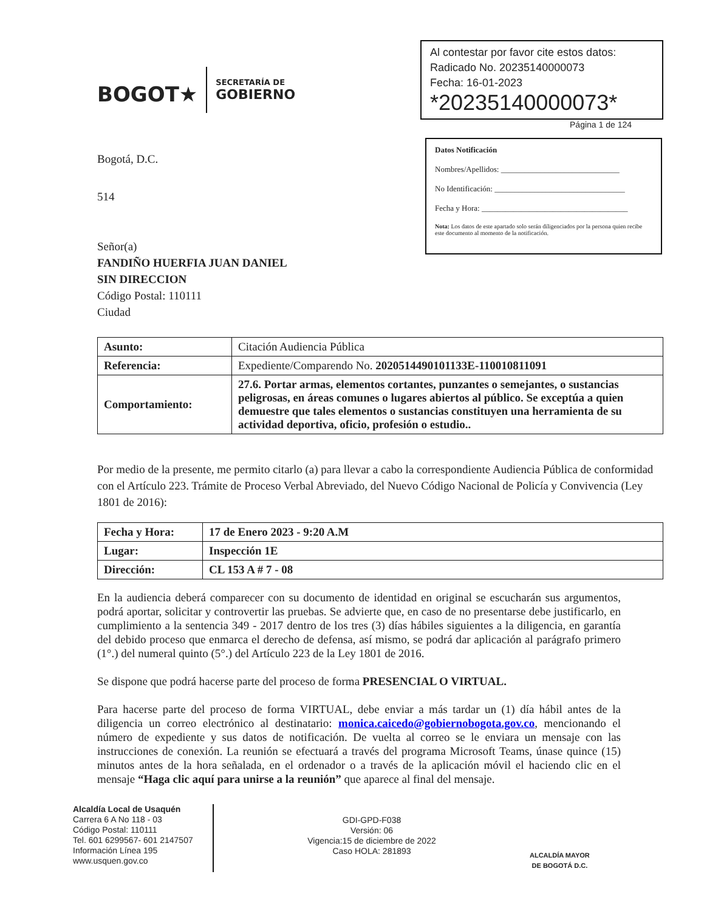BOGOT★
SECRETARÍA DE
GOBIERNO
Al contestar por favor cite estos datos:
Radicado No. 20235140000073
Fecha: 16-01-2023
*20235140000073*
Página 1 de 124
Bogotá, D.C.
514
Señor(a)
FANDIÑO HUERFIA JUAN DANIEL
SIN DIRECCION
Código Postal: 110111
Ciudad
Datos Notificación
Nombres/Apellidos: ______________________________
No Identificación: _________________________________
Fecha y Hora: _____________________________________
Nota: Los datos de este apartado solo serán diligenciados por la persona quien recibe este documento al momento de la notificación.
| Asunto: | Citación Audiencia Pública |
| Referencia: | Expediente/Comparendo No. 2020514490101133E-110010811091 |
| Comportamiento: | 27.6. Portar armas, elementos cortantes, punzantes o semejantes, o sustancias peligrosas, en áreas comunes o lugares abiertos al público. Se exceptúa a quien demuestre que tales elementos o sustancias constituyen una herramienta de su actividad deportiva, oficio, profesión o estudio.. |
Por medio de la presente, me permito citarlo (a) para llevar a cabo la correspondiente Audiencia Pública de conformidad con el Artículo 223. Trámite de Proceso Verbal Abreviado, del Nuevo Código Nacional de Policía y Convivencia (Ley 1801 de 2016):
| Fecha y Hora: | 17 de Enero 2023 - 9:20 A.M |
| Lugar: | Inspección 1E |
| Dirección: | CL 153 A # 7 - 08 |
En la audiencia deberá comparecer con su documento de identidad en original se escucharán sus argumentos, podrá aportar, solicitar y controvertir las pruebas. Se advierte que, en caso de no presentarse debe justificarlo, en cumplimiento a la sentencia 349 - 2017 dentro de los tres (3) días hábiles siguientes a la diligencia, en garantía del debido proceso que enmarca el derecho de defensa, así mismo, se podrá dar aplicación al parágrafo primero (1°.) del numeral quinto (5°.) del Artículo 223 de la Ley 1801 de 2016.
Se dispone que podrá hacerse parte del proceso de forma PRESENCIAL O VIRTUAL.
Para hacerse parte del proceso de forma VIRTUAL, debe enviar a más tardar un (1) día hábil antes de la diligencia un correo electrónico al destinatario: monica.caicedo@gobiernobogota.gov.co, mencionando el número de expediente y sus datos de notificación. De vuelta al correo se le enviara un mensaje con las instrucciones de conexión. La reunión se efectuará a través del programa Microsoft Teams, únase quince (15) minutos antes de la hora señalada, en el ordenador o a través de la aplicación móvil el haciendo clic en el mensaje “Haga clic aquí para unirse a la reunión” que aparece al final del mensaje.
Alcaldía Local de Usaquén
Carrera 6 A No 118 - 03
Código Postal: 110111
Tel. 601 6299567- 601 2147507
Información Línea 195
www.usquen.gov.co
GDI-GPD-F038
Versión: 06
Vigencia:15 de diciembre de 2022
Caso HOLA: 281893
ALCALDÍA MAYOR
DE BOGOTÁ D.C.